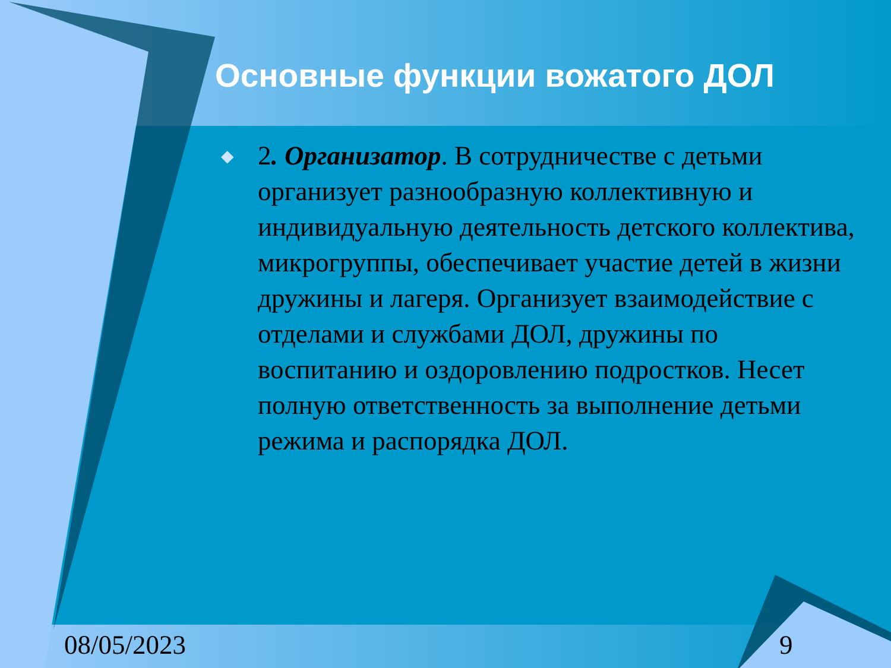Основные функции вожатого ДОЛ
◆
2. Организатор. В сотрудничестве с детьми организует разнообразную коллективную и индивидуальную деятельность детского коллектива, микрогруппы, обеспечивает участие детей в жизни дружины и лагеря. Организует взаимодействие с отделами и службами ДОЛ, дружины по воспитанию и оздоровлению подростков. Несет полную ответственность за выполнение детьми режима и распорядка ДОЛ.
08/05/2023 9